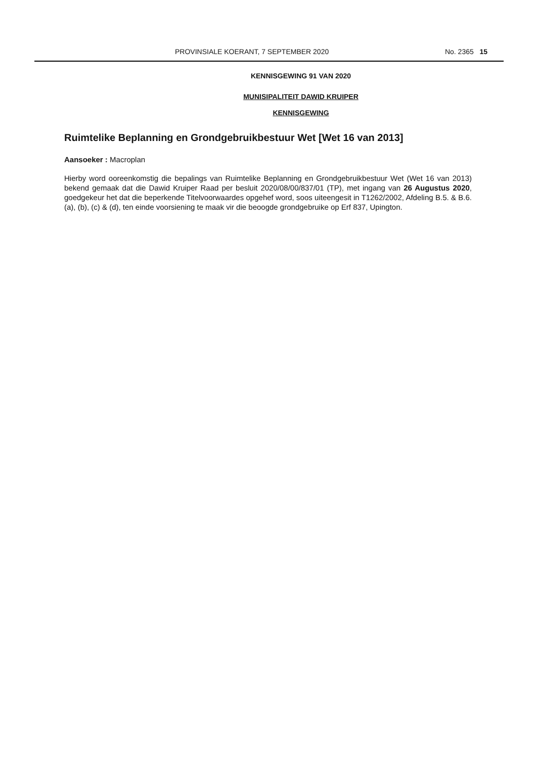PROVINSIALE KOERANT, 7 SEPTEMBER 2020 No. 2365 15
KENNISGEWING 91 VAN 2020
MUNISIPALITEIT DAWID KRUIPER
KENNISGEWING
Ruimtelike Beplanning en Grondgebruikbestuur Wet [Wet 16 van 2013]
Aansoeker : Macroplan
Hierby word ooreenkomstig die bepalings van Ruimtelike Beplanning en Grondgebruikbestuur Wet (Wet 16 van 2013) bekend gemaak dat die Dawid Kruiper Raad per besluit 2020/08/00/837/01 (TP), met ingang van 26 Augustus 2020, goedgekeur het dat die beperkende Titelvoorwaardes opgehef word, soos uiteengesit in T1262/2002, Afdeling B.5. & B.6. (a), (b), (c) & (d), ten einde voorsiening te maak vir die beoogde grondgebruike op Erf 837, Upington.